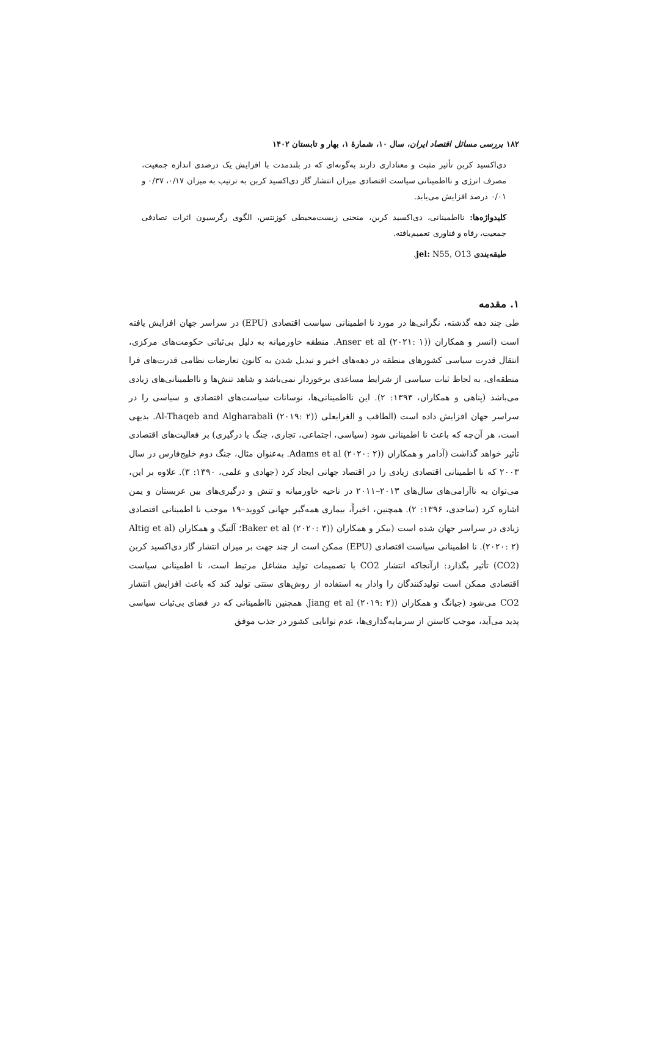۱۸۲ بررسی مسائل اقتصاد ایران، سال ۱۰، شمارهٔ ۱، بهار و تابستان ۱۴۰۲
دی‌اکسید کربن تأثیر مثبت و معناداری دارند به‌گونه‌ای که در بلندمدت با افزایش یک درصدی اندازه جمعیت، مصرف انرژی و نااطمینانی سیاست اقتصادی میزان انتشار گاز دی‌اکسید کربن به ترتیب به میزان ۰/۱۷، ۰/۳۷ و ۰/۰۱ درصد افزایش می‌یابد.
کلیدواژه‌ها: نااطمینانی، دی‌اکسید کربن، منحنی زیست‌محیطی کوزنتس، الگوی رگرسیون اثرات تصادفی جمعیت، رفاه و فناوری تعمیم‌یافته.
طبقه‌بندی jel: N55, O13.
۱. مقدمه
طی چند دهه گذشته، نگرانی‌ها در مورد نا اطمینانی سیاست اقتصادی (EPU) در سراسر جهان افزایش یافته است (انسر و همکاران (Anser et al (۲۰۲۱: ۱). منطقه خاورمیانه به دلیل بی‌ثباتی حکومت‌های مرکزی، انتقال قدرت سیاسی کشورهای منطقه در دهه‌های اخیر و تبدیل شدن به کانون تعارضات نظامی قدرت‌های فرا منطقه‌ای، به لحاظ ثبات سیاسی از شرایط مساعدی برخوردار نمی‌باشد و شاهد تنش‌ها و نااطمینانی‌های زیادی می‌باشد (پناهی و همکاران، ۱۳۹۳: ۲). این نااطمینانی‌ها، نوسانات سیاست‌های اقتصادی و سیاسی را در سراسر جهان افزایش داده است (الطاقب و الغرابعلی (Al-Thaqeb and Algharabali (۲۰۱۹: ۲). بدیهی است، هر آن‌چه که باعث نا اطمینانی شود (سیاسی، اجتماعی، تجاری، جنگ یا درگیری) بر فعالیت‌های اقتصادی تأثیر خواهد گذاشت (آدامز و همکاران (Adams et al (۲۰۲۰: ۲). به‌عنوان مثال، جنگ دوم خلیج‌فارس در سال ۲۰۰۳ که نا اطمینانی اقتصادی زیادی را در اقتصاد جهانی ایجاد کرد (جهادی و علمی، ۱۳۹۰: ۳). علاوه بر این، می‌توان به ناآرامی‌های سال‌های ۲۰۱۳–۲۰۱۱ در ناحیه خاورمیانه و تنش و درگیری‌های بین عربستان و یمن اشاره کرد (ساجدی، ۱۳۹۶: ۲). همچنین، اخیراً، بیماری همه‌گیر جهانی کووید–۱۹ موجب نا اطمینانی اقتصادی زیادی در سراسر جهان شده است (بیکر و همکاران (Baker et al (۲۰۲۰: ۳)؛ آلتیگ و همکاران (Altig et al (۲۰۲۰: ۲). نا اطمینانی سیاست اقتصادی (EPU) ممکن است از چند جهت بر میزان انتشار گاز دی‌اکسید کربن (CO2) تأثیر بگذارد: ازآنجاکه انتشار CO2 با تصمیمات تولید مشاغل مرتبط است، نا اطمینانی سیاست اقتصادی ممکن است تولیدکنندگان را وادار به استفاده از روش‌های سنتی تولید کند که باعث افزایش انتشار CO2 می‌شود (جیانگ و همکاران (Jiang et al (۲۰۱۹: ۲). همچنین نااطمینانی که در فضای بی‌ثبات سیاسی پدید می‌آید، موجب کاستن از سرمایه‌گذاری‌ها، عدم توانایی کشور در جذب موفق